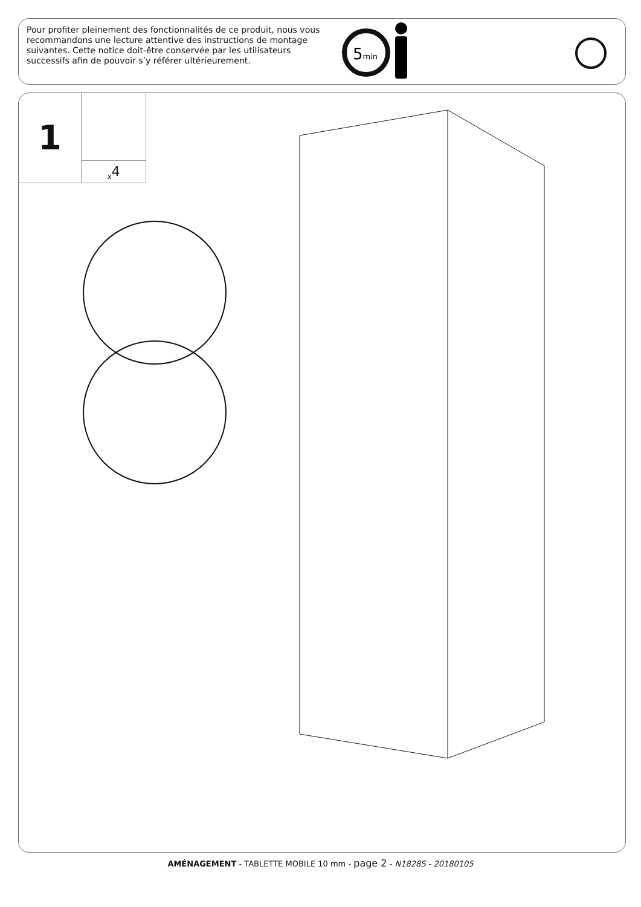Pour profiter pleinement des fonctionnalités de ce produit, nous vous recommandons une lecture attentive des instructions de montage suivantes. Cette notice doit-être conservée par les utilisateurs successifs afin de pouvoir s’y référer ultérieurement.
5min
1 <sub>x</sub>4
AMÉNAGEMENT - TABLETTE MOBILE 10 mm - page 2 - N1828S - 20180105